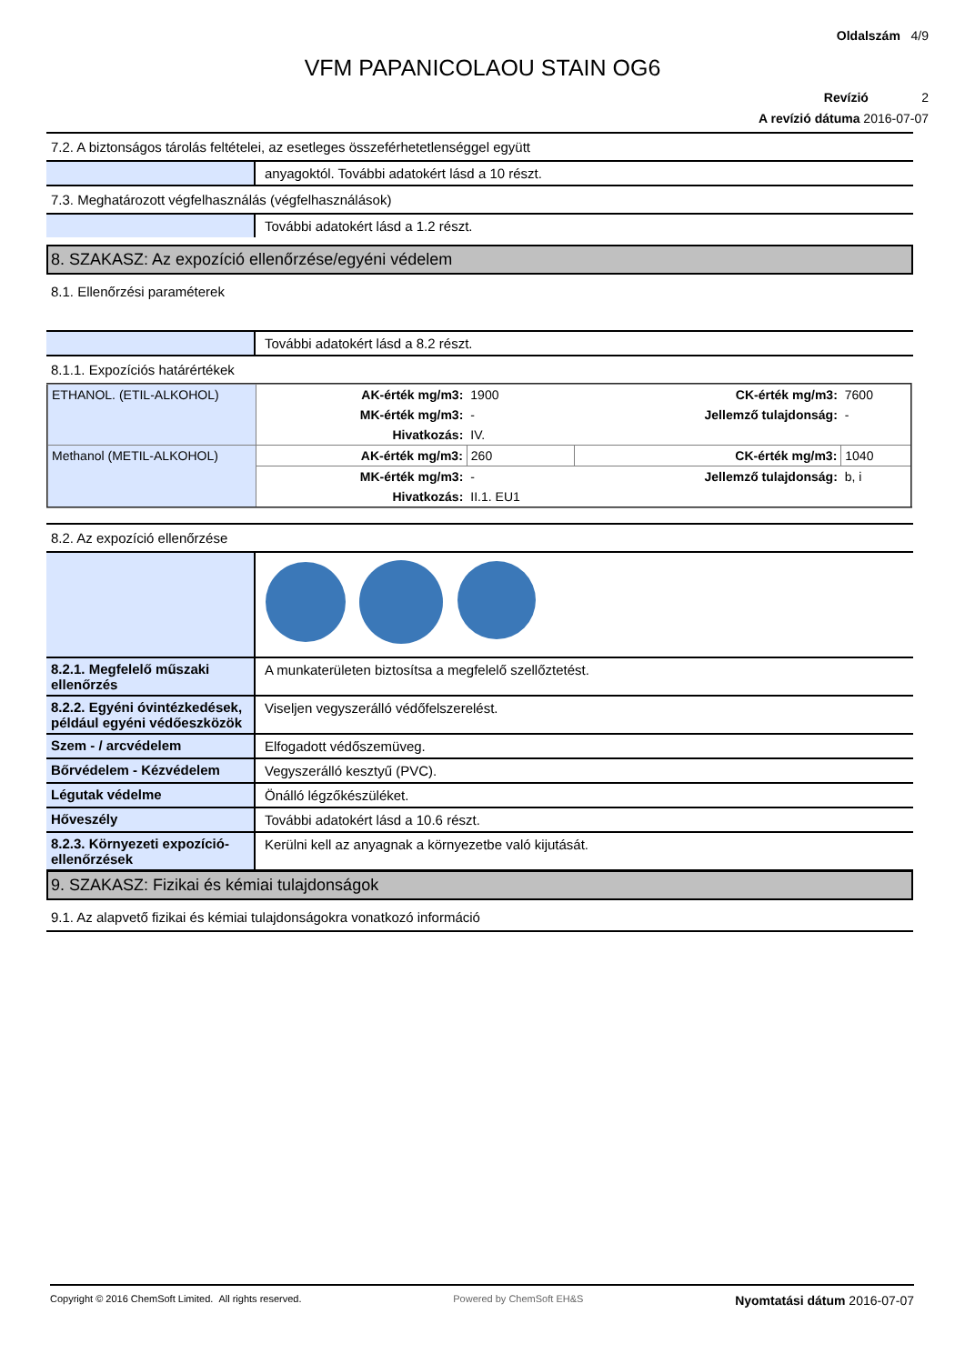Oldalszám 4/9
VFM PAPANICOLAOU STAIN OG6
Revízió 2
A revízió dátuma 2016-07-07
7.2. A biztonságos tárolás feltételei, az esetleges összeférhetetlenséggel együtt
anyagoktól. További adatokért lásd a 10 részt.
7.3. Meghatározott végfelhasználás (végfelhasználások)
További adatokért lásd a 1.2 részt.
8. SZAKASZ: Az expozíció ellenőrzése/egyéni védelem
8.1. Ellenőrzési paraméterek
További adatokért lásd a 8.2 részt.
8.1.1. Expozíciós határértékek
| ETHANOL. (ETIL-ALKOHOL) | AK-érték mg/m3: | 1900 | CK-érték mg/m3: | 7600 |
| | MK-érték mg/m3: | - | Jellemző tulajdonság: | - |
| | Hivatkozás: | IV. | | |
| Methanol (METIL-ALKOHOL) | AK-érték mg/m3: | 260 | CK-érték mg/m3: | 1040 |
| | MK-érték mg/m3: | - | Jellemző tulajdonság: | b, i |
| | Hivatkozás: | II.1. EU1 | | |
8.2. Az expozíció ellenőrzése
8.2.1. Megfelelő műszaki ellenőrzés
A munkaterületen biztosítsa a megfelelő szellőztetést.
8.2.2. Egyéni óvintézkedések, például egyéni védőeszközök
Viseljen vegyszerálló védőfelszerelést.
Szem - / arcvédelem Elfogadott védőszemüveg.
Bőrvédelem - Kézvédelem Vegyszerálló kesztyű (PVC).
Légutak védelme Önálló légzőkészüléket.
Hőveszély További adatokért lásd a 10.6 részt.
8.2.3. Környezeti expozíció-ellenőrzések
Kerülni kell az anyagnak a környezetbe való kijutását.
9. SZAKASZ: Fizikai és kémiai tulajdonságok
9.1. Az alapvető fizikai és kémiai tulajdonságokra vonatkozó információ
Copyright © 2016 ChemSoft Limited. All rights reserved. Powered by ChemSoft EH&S Nyomtatási dátum 2016-07-07